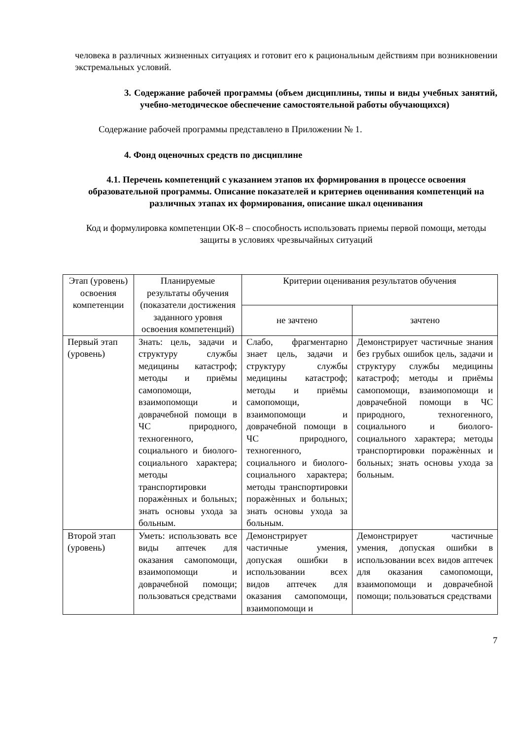человека в различных жизненных ситуациях и готовит его к рациональным действиям при возникновении экстремальных условий.
3. Содержание рабочей программы (объем дисциплины, типы и виды учебных занятий, учебно-методическое обеспечение самостоятельной работы обучающихся)
Содержание рабочей программы представлено в Приложении № 1.
4. Фонд оценочных средств по дисциплине
4.1. Перечень компетенций с указанием этапов их формирования в процессе освоения образовательной программы. Описание показателей и критериев оценивания компетенций на различных этапах их формирования, описание шкал оценивания
Код и формулировка компетенции ОК-8 – способность использовать приемы первой помощи, методы защиты в условиях чрезвычайных ситуаций
| Этап (уровень) освоения компетенции | Планируемые результаты обучения (показатели достижения заданного уровня освоения компетенций) | Критерии оценивания результатов обучения | |
| --- | --- | --- | --- |
| | | не зачтено | зачтено |
| Первый этап (уровень) | Знать: цель, задачи и структуру службы медицины катастроф; методы и приёмы самопомощи, взаимопомощи и доврачебной помощи в ЧС природного, техногенного, социального и биолого-социального характера; методы транспортировки поражѐнных и больных; знать основы ухода за больным. | Слабо, фрагментарно знает цель, задачи и структуру службы медицины катастроф; методы и приёмы самопомощи, взаимопомощи и доврачебной помощи в ЧС природного, техногенного, социального и биолого-социального характера; методы транспортировки поражѐнных и больных; знать основы ухода за больным. | Демонстрирует частичные знания без грубых ошибок цель, задачи и структуру службы медицины катастроф; методы и приёмы самопомощи, взаимопомощи и доврачебной помощи в ЧС природного, техногенного, социального и биолого-социального характера; методы транспортировки поражѐнных и больных; знать основы ухода за больным. |
| Второй этап (уровень) | Уметь: использовать все виды аптечек для оказания самопомощи, взаимопомощи и доврачебной помощи; пользоваться средствами | Демонстрирует частичные умения, допуская ошибки в использовании всех видов аптечек для оказания самопомощи, взаимопомощи и | Демонстрирует частичные умения, допуская ошибки в использовании всех видов аптечек для оказания самопомощи, взаимопомощи и доврачебной помощи; пользоваться средствами |
7